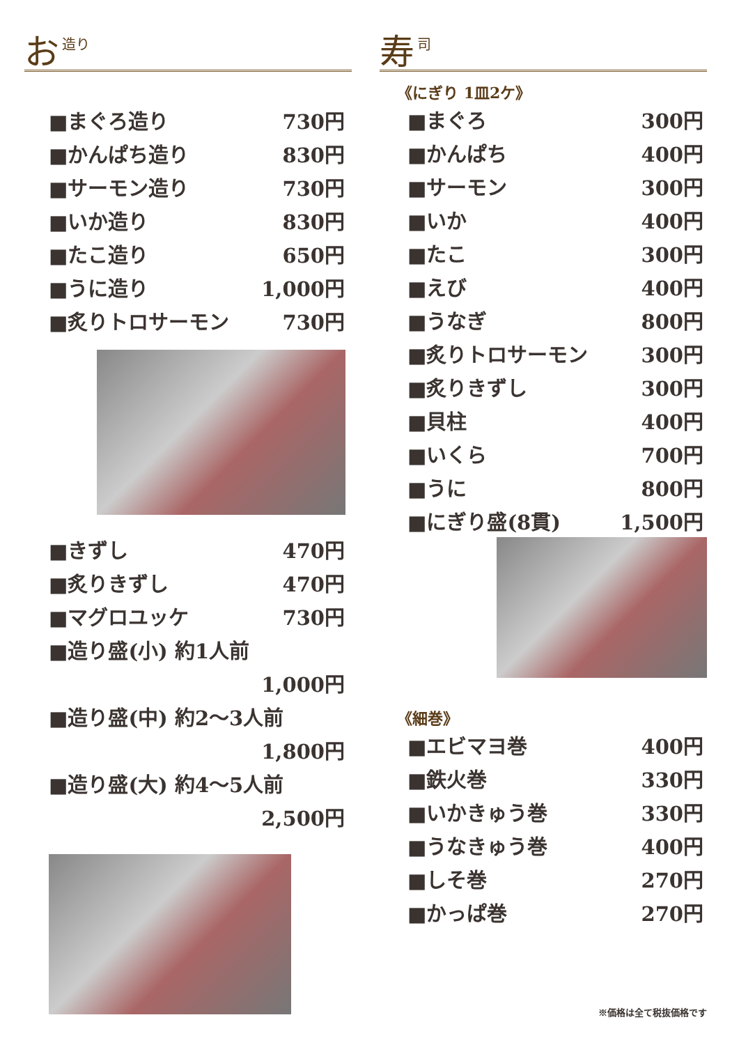お造り
■まぐろ造り 730円
■かんぱち造り 830円
■サーモン造り 730円
■いか造り 830円
■たこ造り 650円
■うに造り 1,000円
■炙りトロサーモン 730円
■きずし 470円
■炙りきずし 470円
■マグロユッケ 730円
■造り盛(小) 約1人前
1,000円
■造り盛(中) 約2～3人前
1,800円
■造り盛(大) 約4～5人前
2,500円
寿司
《にぎり 1皿2ケ》
■まぐろ 300円
■かんぱち 400円
■サーモン 300円
■いか 400円
■たこ 300円
■えび 400円
■うなぎ 800円
■炙りトロサーモン 300円
■炙りきずし 300円
■貝柱 400円
■いくら 700円
■うに 800円
■にぎり盛(8貫) 1,500円
《細巻》
■エビマヨ巻 400円
■鉄火巻 330円
■いかきゅう巻 330円
■うなきゅう巻 400円
■しそ巻 270円
■かっぱ巻 270円
※価格は全て税抜価格です